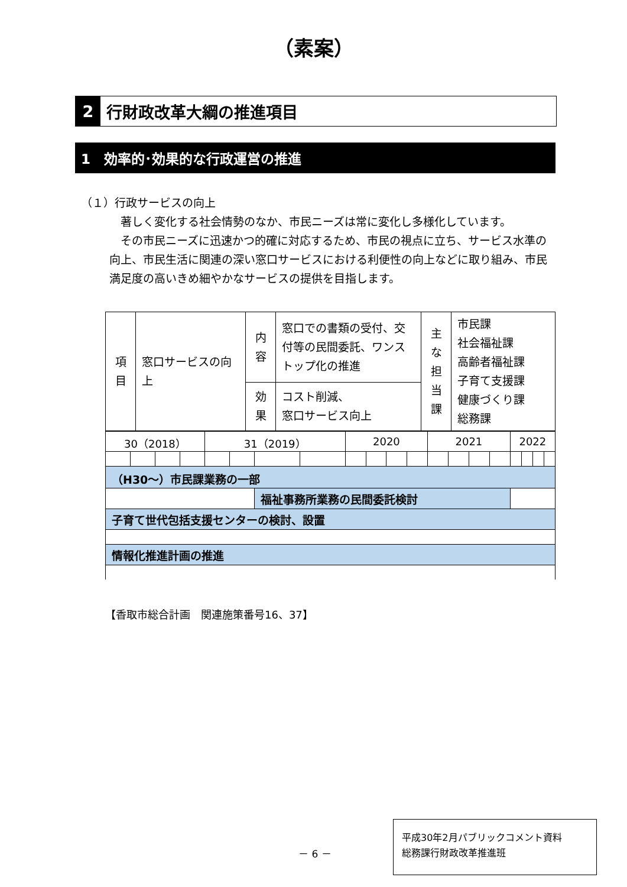（素案）
2 行財政改革大綱の推進項目
1　効率的･効果的な行政運営の推進
（１）行政サービスの向上
　著しく変化する社会情勢のなか、市民ニーズは常に変化し多様化しています。
　その市民ニーズに迅速かつ的確に対応するため、市民の視点に立ち、サービス水準の向上、市民生活に関連の深い窓口サービスにおける利便性の向上などに取り組み、市民満足度の高いきめ細やかなサービスの提供を目指します。
| 項 目 | 窓口サービスの向上 | 内 容 | 窓口での書類の受付、交付等の民間委託、ワンストップ化の推進 | 主 な 担 当 課 | 市民課 社会福祉課 高齢者福祉課 子育て支援課 健康づくり課 総務課 |
| | | 効 果 | コスト削減、 窓口サービス向上 | | |
| 30（2018） | | | | 31（2019） | | | | 2020 | | | | 2021 | | | | 2022 | | | |
| （H30～）市民課業務の一部 | | | | | | | | | | | | | | | | | | | |
| | | | | | | 福祉事務所業務の民間委託検討 | | | | | | | | | | | | | |
| 子育て世代包括支援センターの検討、設置 | | | | | | | | | | | | | | | | | | | |
| 情報化推進計画の推進 | | | | | | | | | | | | | | | | | | | |
【香取市総合計画　関連施策番号16、37】
－ 6 －
平成30年2月パブリックコメント資料
総務課行財政改革推進班